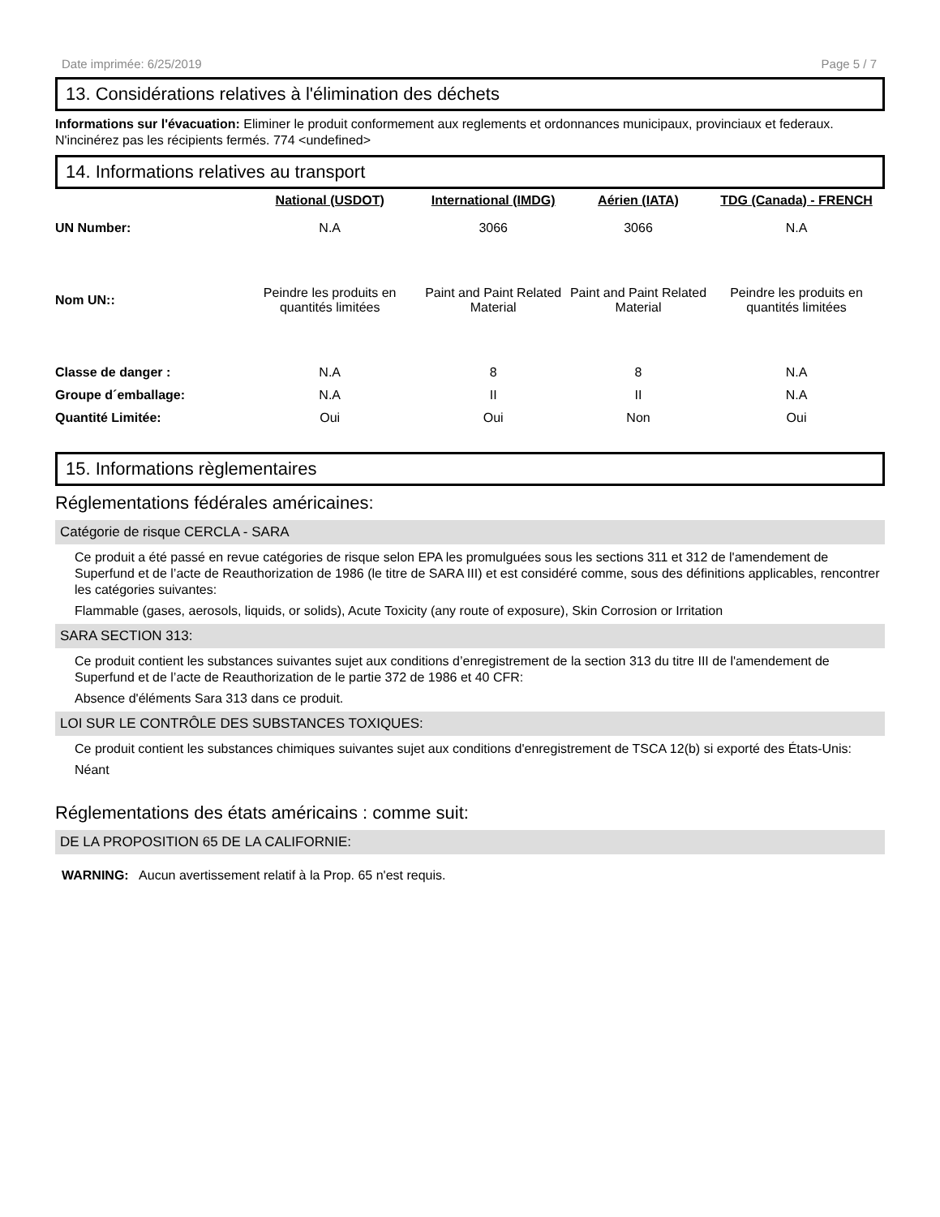Date imprimée: 6/25/2019 Page 5 / 7
13. Considérations relatives à l'élimination des déchets
Informations sur l'évacuation: Eliminer le produit conformement aux reglements et ordonnances municipaux, provinciaux et federaux. N'incinérez pas les récipients fermés. 774 <undefined>
14. Informations relatives au transport
| | National (USDOT) | International (IMDG) | Aérien (IATA) | TDG (Canada) - FRENCH |
| --- | --- | --- | --- | --- |
| UN Number: | N.A | 3066 | 3066 | N.A |
| Nom UN:: | Peindre les produits en quantités limitées | Paint and Paint Related Material | Paint and Paint Related Material | Peindre les produits en quantités limitées |
| Classe de danger : | N.A | 8 | 8 | N.A |
| Groupe d´emballage: | N.A | II | II | N.A |
| Quantité Limitée: | Oui | Oui | Non | Oui |
15. Informations règlementaires
Réglementations fédérales américaines:
Catégorie de risque CERCLA - SARA
Ce produit a été passé en revue catégories de risque selon EPA les promulguées sous les sections 311 et 312 de l'amendement de Superfund et de l’acte de Reauthorization de 1986 (le titre de SARA III) et est considéré comme, sous des définitions applicables, rencontrer les catégories suivantes:
Flammable (gases, aerosols, liquids, or solids), Acute Toxicity (any route of exposure), Skin Corrosion or Irritation
SARA SECTION 313:
Ce produit contient les substances suivantes sujet aux conditions d’enregistrement de la section 313 du titre III de l'amendement de Superfund et de l’acte de Reauthorization de le partie 372 de 1986 et 40 CFR:
Absence d'éléments Sara 313 dans ce produit.
LOI SUR LE CONTRÔLE DES SUBSTANCES TOXIQUES:
Ce produit contient les substances chimiques suivantes sujet aux conditions d'enregistrement de TSCA 12(b) si exporté des États-Unis:
Néant
Réglementations des états américains : comme suit:
DE LA PROPOSITION 65 DE LA CALIFORNIE:
WARNING: Aucun avertissement relatif à la Prop. 65 n'est requis.